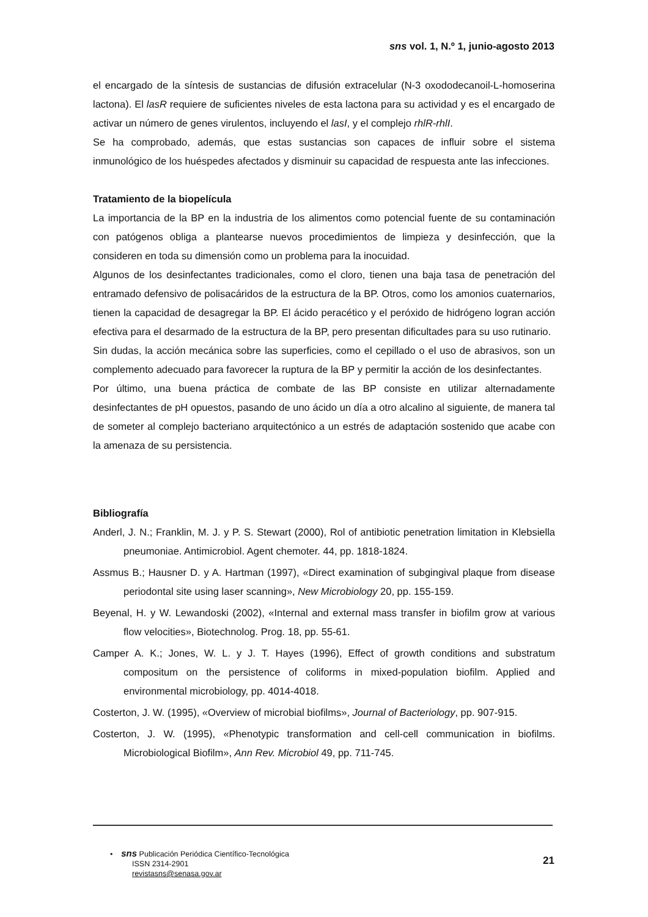sns vol. 1, N.º 1, junio-agosto 2013
el encargado de la síntesis de sustancias de difusión extracelular (N-3 oxododecanoil-L-homoserina lactona). El lasR requiere de suficientes niveles de esta lactona para su actividad y es el encargado de activar un número de genes virulentos, incluyendo el lasI, y el complejo rhlR-rhlI.
Se ha comprobado, además, que estas sustancias son capaces de influir sobre el sistema inmunológico de los huéspedes afectados y disminuir su capacidad de respuesta ante las infecciones.
Tratamiento de la biopelícula
La importancia de la BP en la industria de los alimentos como potencial fuente de su contaminación con patógenos obliga a plantearse nuevos procedimientos de limpieza y desinfección, que la consideren en toda su dimensión como un problema para la inocuidad.
Algunos de los desinfectantes tradicionales, como el cloro, tienen una baja tasa de penetración del entramado defensivo de polisacáridos de la estructura de la BP. Otros, como los amonios cuaternarios, tienen la capacidad de desagregar la BP. El ácido peracético y el peróxido de hidrógeno logran acción efectiva para el desarmado de la estructura de la BP, pero presentan dificultades para su uso rutinario.
Sin dudas, la acción mecánica sobre las superficies, como el cepillado o el uso de abrasivos, son un complemento adecuado para favorecer la ruptura de la BP y permitir la acción de los desinfectantes.
Por último, una buena práctica de combate de las BP consiste en utilizar alternadamente desinfectantes de pH opuestos, pasando de uno ácido un día a otro alcalino al siguiente, de manera tal de someter al complejo bacteriano arquitectónico a un estrés de adaptación sostenido que acabe con la amenaza de su persistencia.
Bibliografía
Anderl, J. N.; Franklin, M. J. y P. S. Stewart (2000), Rol of antibiotic penetration limitation in Klebsiella pneumoniae. Antimicrobiol. Agent chemoter. 44, pp. 1818-1824.
Assmus B.; Hausner D. y A. Hartman (1997), «Direct examination of subgingival plaque from disease periodontal site using laser scanning», New Microbiology 20, pp. 155-159.
Beyenal, H. y W. Lewandoski (2002), «Internal and external mass transfer in biofilm grow at various flow velocities», Biotechnolog. Prog. 18, pp. 55-61.
Camper A. K.; Jones, W. L. y J. T. Hayes (1996), Effect of growth conditions and substratum compositum on the persistence of coliforms in mixed-population biofilm. Applied and environmental microbiology, pp. 4014-4018.
Costerton, J. W. (1995), «Overview of microbial biofilms», Journal of Bacteriology, pp. 907-915.
Costerton, J. W. (1995), «Phenotypic transformation and cell-cell communication in biofilms. Microbiological Biofilm», Ann Rev. Microbiol 49, pp. 711-745.
• sns Publicación Periódica Científico-Tecnológica
ISSN 2314-2901
revistasns@senasa.gov.ar
21